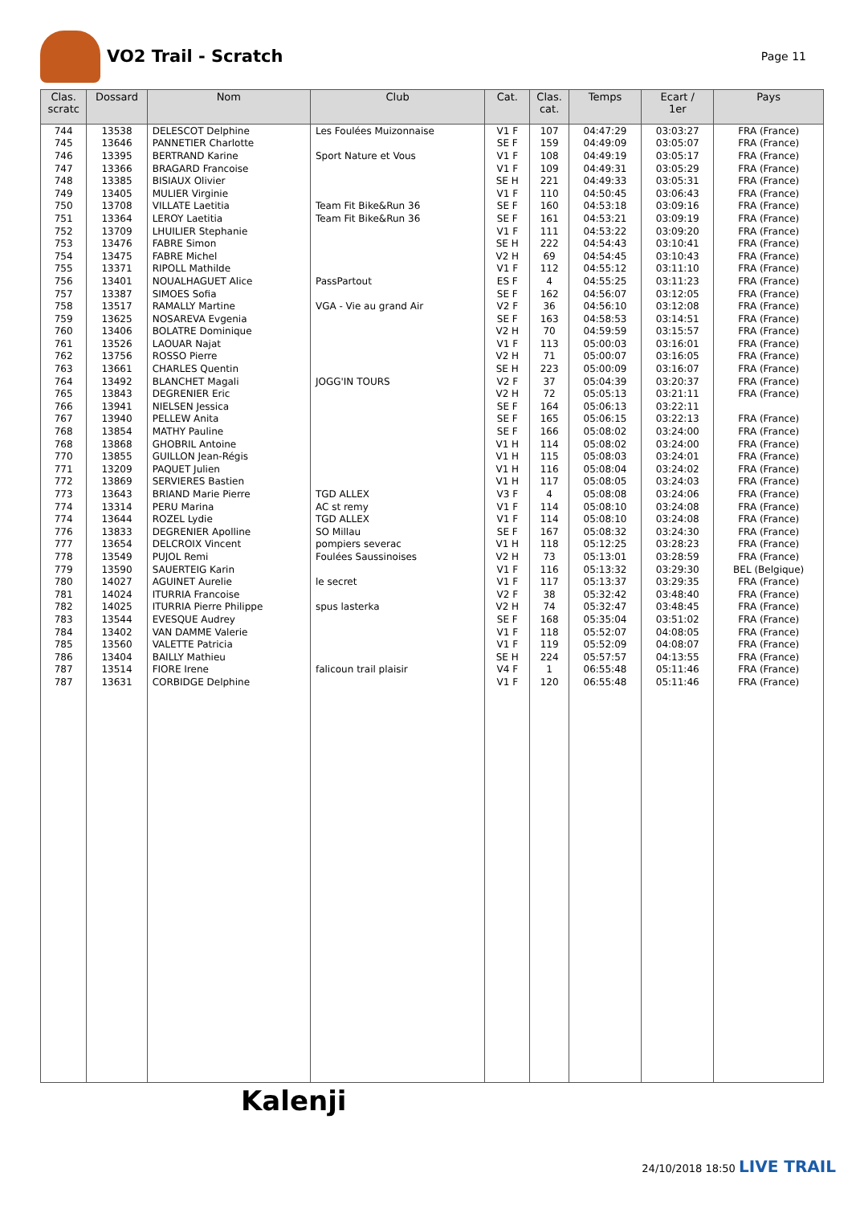VO2 Trail - Scratch
Page 11
| Clas. scratc | Dossard | Nom | Club | Cat. | Clas. cat. | Temps | Ecart / 1er | Pays |
| --- | --- | --- | --- | --- | --- | --- | --- | --- |
| 744 | 13538 | DELESCOT Delphine | Les Foulées Muizonnaise | V1 F | 107 | 04:47:29 | 03:03:27 | FRA (France) |
| 745 | 13646 | PANNETIER Charlotte | | SE F | 159 | 04:49:09 | 03:05:07 | FRA (France) |
| 746 | 13395 | BERTRAND Karine | Sport Nature et Vous | V1 F | 108 | 04:49:19 | 03:05:17 | FRA (France) |
| 747 | 13366 | BRAGARD Francoise | | V1 F | 109 | 04:49:31 | 03:05:29 | FRA (France) |
| 748 | 13385 | BISIAUX Olivier | | SE H | 221 | 04:49:33 | 03:05:31 | FRA (France) |
| 749 | 13405 | MULIER Virginie | | V1 F | 110 | 04:50:45 | 03:06:43 | FRA (France) |
| 750 | 13708 | VILLATE Laetitia | Team Fit Bike&Run 36 | SE F | 160 | 04:53:18 | 03:09:16 | FRA (France) |
| 751 | 13364 | LEROY Laetitia | Team Fit Bike&Run 36 | SE F | 161 | 04:53:21 | 03:09:19 | FRA (France) |
| 752 | 13709 | LHUILIER Stephanie | | V1 F | 111 | 04:53:22 | 03:09:20 | FRA (France) |
| 753 | 13476 | FABRE Simon | | SE H | 222 | 04:54:43 | 03:10:41 | FRA (France) |
| 754 | 13475 | FABRE Michel | | V2 H | 69 | 04:54:45 | 03:10:43 | FRA (France) |
| 755 | 13371 | RIPOLL Mathilde | | V1 F | 112 | 04:55:12 | 03:11:10 | FRA (France) |
| 756 | 13401 | NOUALHAGUET Alice | PassPartout | ES F | 4 | 04:55:25 | 03:11:23 | FRA (France) |
| 757 | 13387 | SIMOES Sofia | | SE F | 162 | 04:56:07 | 03:12:05 | FRA (France) |
| 758 | 13517 | RAMALLY Martine | VGA - Vie au grand Air | V2 F | 36 | 04:56:10 | 03:12:08 | FRA (France) |
| 759 | 13625 | NOSAREVA Evgenia | | SE F | 163 | 04:58:53 | 03:14:51 | FRA (France) |
| 760 | 13406 | BOLATRE Dominique | | V2 H | 70 | 04:59:59 | 03:15:57 | FRA (France) |
| 761 | 13526 | LAOUAR Najat | | V1 F | 113 | 05:00:03 | 03:16:01 | FRA (France) |
| 762 | 13756 | ROSSO Pierre | | V2 H | 71 | 05:00:07 | 03:16:05 | FRA (France) |
| 763 | 13661 | CHARLES Quentin | | SE H | 223 | 05:00:09 | 03:16:07 | FRA (France) |
| 764 | 13492 | BLANCHET Magali | JOGG'IN TOURS | V2 F | 37 | 05:04:39 | 03:20:37 | FRA (France) |
| 765 | 13843 | DEGRENIER Eric | | V2 H | 72 | 05:05:13 | 03:21:11 | FRA (France) |
| 766 | 13941 | NIELSEN Jessica | | SE F | 164 | 05:06:13 | 03:22:11 | |
| 767 | 13940 | PELLEW Anita | | SE F | 165 | 05:06:15 | 03:22:13 | FRA (France) |
| 768 | 13854 | MATHY Pauline | | SE F | 166 | 05:08:02 | 03:24:00 | FRA (France) |
| 768 | 13868 | GHOBRIL Antoine | | V1 H | 114 | 05:08:02 | 03:24:00 | FRA (France) |
| 770 | 13855 | GUILLON Jean-Régis | | V1 H | 115 | 05:08:03 | 03:24:01 | FRA (France) |
| 771 | 13209 | PAQUET Julien | | V1 H | 116 | 05:08:04 | 03:24:02 | FRA (France) |
| 772 | 13869 | SERVIERES Bastien | | V1 H | 117 | 05:08:05 | 03:24:03 | FRA (France) |
| 773 | 13643 | BRIAND Marie Pierre | TGD ALLEX | V3 F | 4 | 05:08:08 | 03:24:06 | FRA (France) |
| 774 | 13314 | PERU Marina | AC st remy | V1 F | 114 | 05:08:10 | 03:24:08 | FRA (France) |
| 774 | 13644 | ROZEL Lydie | TGD ALLEX | V1 F | 114 | 05:08:10 | 03:24:08 | FRA (France) |
| 776 | 13833 | DEGRENIER Apolline | SO Millau | SE F | 167 | 05:08:32 | 03:24:30 | FRA (France) |
| 777 | 13654 | DELCROIX Vincent | pompiers severac | V1 H | 118 | 05:12:25 | 03:28:23 | FRA (France) |
| 778 | 13549 | PUJOL Remi | Foulées Saussinoises | V2 H | 73 | 05:13:01 | 03:28:59 | FRA (France) |
| 779 | 13590 | SAUERTEIG Karin | | V1 F | 116 | 05:13:32 | 03:29:30 | BEL (Belgique) |
| 780 | 14027 | AGUINET Aurelie | le secret | V1 F | 117 | 05:13:37 | 03:29:35 | FRA (France) |
| 781 | 14024 | ITURRIA Francoise | | V2 F | 38 | 05:32:42 | 03:48:40 | FRA (France) |
| 782 | 14025 | ITURRIA Pierre Philippe | spus lasterka | V2 H | 74 | 05:32:47 | 03:48:45 | FRA (France) |
| 783 | 13544 | EVESQUE Audrey | | SE F | 168 | 05:35:04 | 03:51:02 | FRA (France) |
| 784 | 13402 | VAN DAMME Valerie | | V1 F | 118 | 05:52:07 | 04:08:05 | FRA (France) |
| 785 | 13560 | VALETTE Patricia | | V1 F | 119 | 05:52:09 | 04:08:07 | FRA (France) |
| 786 | 13404 | BAILLY Mathieu | | SE H | 224 | 05:57:57 | 04:13:55 | FRA (France) |
| 787 | 13514 | FIORE Irene | falicoun trail plaisir | V4 F | 1 | 06:55:48 | 05:11:46 | FRA (France) |
| 787 | 13631 | CORBIDGE Delphine | | V1 F | 120 | 06:55:48 | 05:11:46 | FRA (France) |
Kalenji
24/10/2018 18:50 LIVE TRAIL